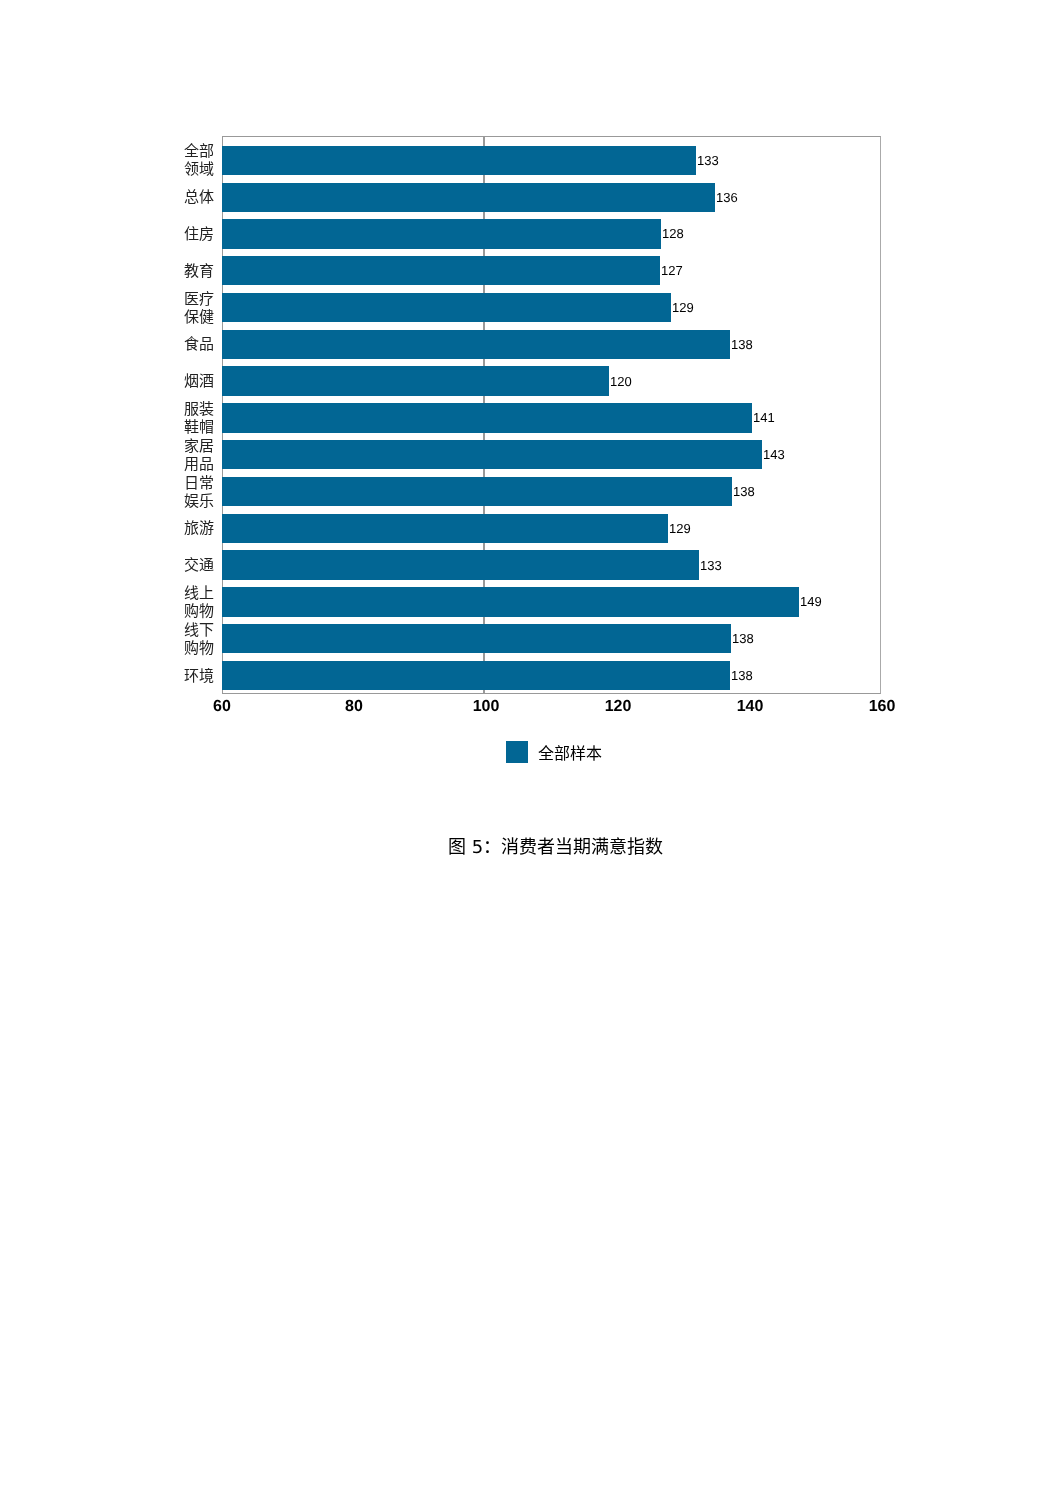全部
领域
133
总体
136
住房
128
教育
127
医疗
保健
129
食品
138
烟酒
120
服装
鞋帽
141
家居
用品
143
日常
娱乐
138
旅游
129
交通
133
线上
购物
149
线下
购物
138
环境
138
60 80 100 120 140 160
全部样本
图 5：消费者当期满意指数